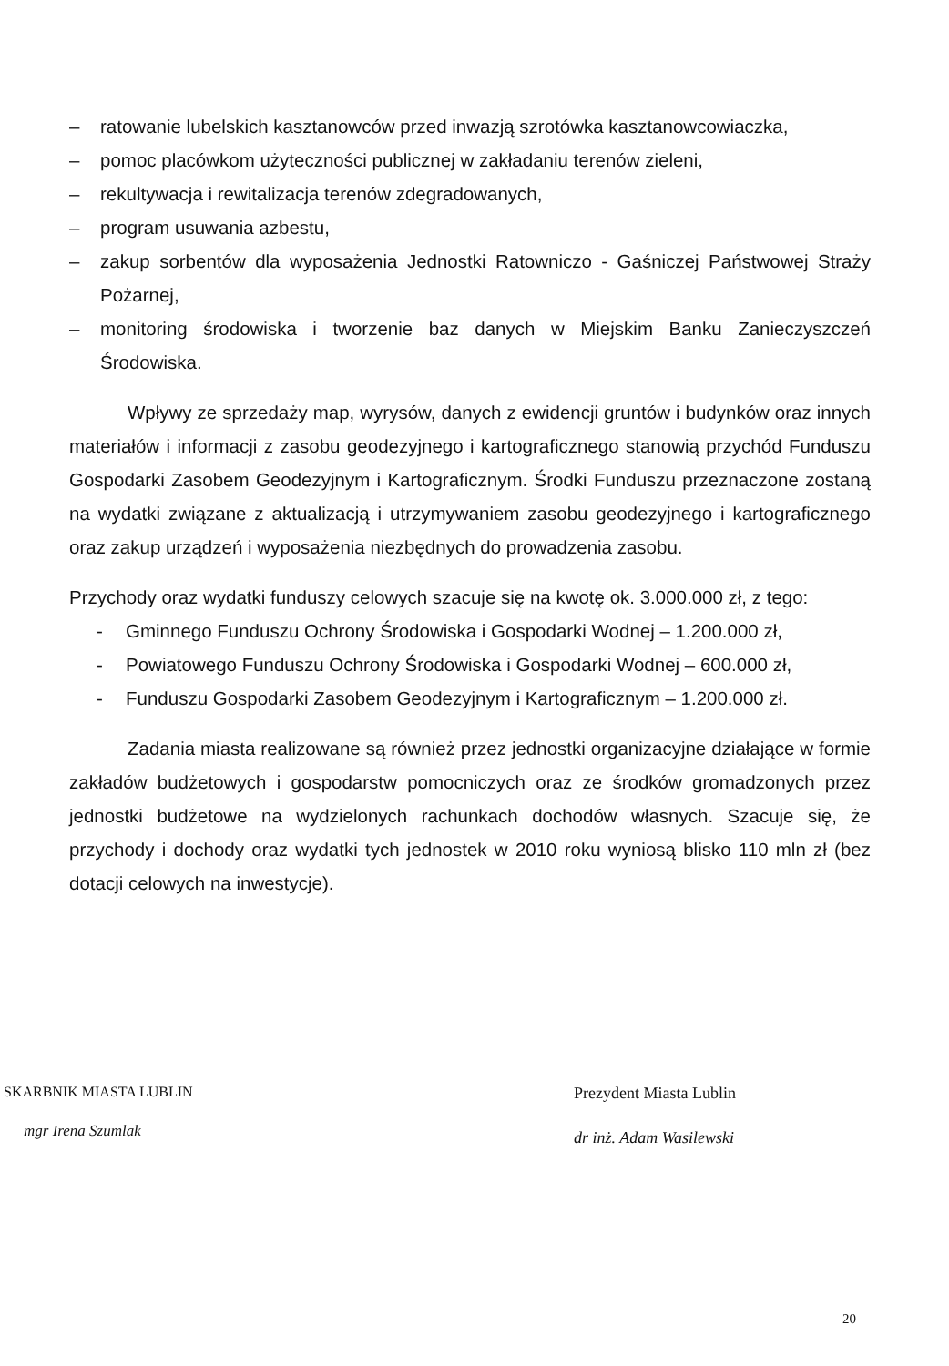– ratowanie lubelskich kasztanowców przed inwazją szrotówka kasztanowcowiaczka,
– pomoc placówkom użyteczności publicznej w zakładaniu terenów zieleni,
– rekultywacja i rewitalizacja terenów zdegradowanych,
– program usuwania azbestu,
– zakup sorbentów dla wyposażenia Jednostki Ratowniczo - Gaśniczej Państwowej Straży Pożarnej,
– monitoring środowiska i tworzenie baz danych w Miejskim Banku Zanieczyszczeń Środowiska.
Wpływy ze sprzedaży map, wyrysów, danych z ewidencji gruntów i budynków oraz innych materiałów i informacji z zasobu geodezyjnego i kartograficznego stanowią przychód Funduszu Gospodarki Zasobem Geodezyjnym i Kartograficznym. Środki Funduszu przeznaczone zostaną na wydatki związane z aktualizacją i utrzymywaniem zasobu geodezyjnego i kartograficznego oraz zakup urządzeń i wyposażenia niezbędnych do prowadzenia zasobu.
Przychody oraz wydatki funduszy celowych szacuje się na kwotę ok. 3.000.000 zł, z tego:
- Gminnego Funduszu Ochrony Środowiska i Gospodarki Wodnej – 1.200.000 zł,
- Powiatowego Funduszu Ochrony Środowiska i Gospodarki Wodnej – 600.000 zł,
- Funduszu Gospodarki Zasobem Geodezyjnym i Kartograficznym – 1.200.000 zł.
Zadania miasta realizowane są również przez jednostki organizacyjne działające w formie zakładów budżetowych i gospodarstw pomocniczych oraz ze środków gromadzonych przez jednostki budżetowe na wydzielonych rachunkach dochodów własnych. Szacuje się, że przychody i dochody oraz wydatki tych jednostek w 2010 roku wyniosą blisko 110 mln zł (bez dotacji celowych na inwestycje).
SKARBNIK MIASTA LUBLIN
mgr Irena Szumlak
Prezydent Miasta Lublin
dr inż. Adam Wasilewski
20